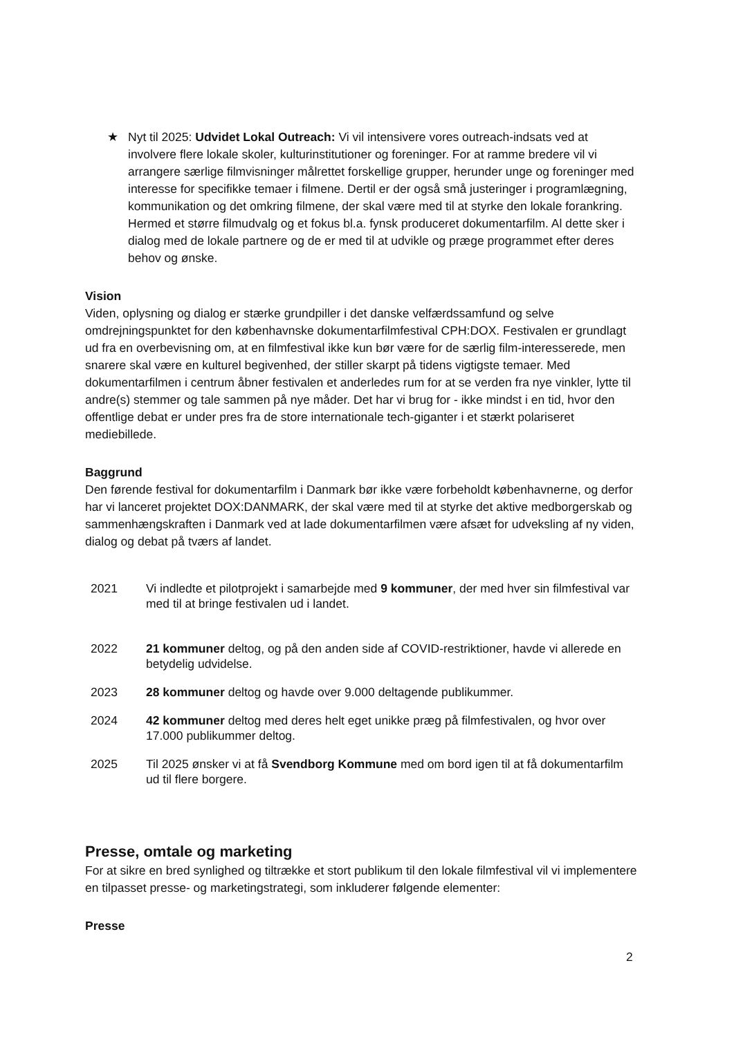★ Nyt til 2025: Udvidet Lokal Outreach: Vi vil intensivere vores outreach-indsats ved at involvere flere lokale skoler, kulturinstitutioner og foreninger. For at ramme bredere vil vi arrangere særlige filmvisninger målrettet forskellige grupper, herunder unge og foreninger med interesse for specifikke temaer i filmene. Dertil er der også små justeringer i programlægning, kommunikation og det omkring filmene, der skal være med til at styrke den lokale forankring. Hermed et større filmudvalg og et fokus bl.a. fynsk produceret dokumentarfilm. Al dette sker i dialog med de lokale partnere og de er med til at udvikle og præge programmet efter deres behov og ønske.
Vision
Viden, oplysning og dialog er stærke grundpiller i det danske velfærdssamfund og selve omdrejningspunktet for den københavnske dokumentarfilmfestival CPH:DOX. Festivalen er grundlagt ud fra en overbevisning om, at en filmfestival ikke kun bør være for de særlig film-interesserede, men snarere skal være en kulturel begivenhed, der stiller skarpt på tidens vigtigste temaer. Med dokumentarfilmen i centrum åbner festivalen et anderledes rum for at se verden fra nye vinkler, lytte til andre(s) stemmer og tale sammen på nye måder. Det har vi brug for - ikke mindst i en tid, hvor den offentlige debat er under pres fra de store internationale tech-giganter i et stærkt polariseret mediebillede.
Baggrund
Den førende festival for dokumentarfilm i Danmark bør ikke være forbeholdt københavnerne, og derfor har vi lanceret projektet DOX:DANMARK, der skal være med til at styrke det aktive medborgerskab og sammenhængskraften i Danmark ved at lade dokumentarfilmen være afsæt for udveksling af ny viden, dialog og debat på tværs af landet.
| 2021 | Vi indledte et pilotprojekt i samarbejde med 9 kommuner , der med hver sin filmfestival var med til at bringe festivalen ud i landet. |
| 2022 | 21 kommuner deltog, og på den anden side af COVID-restriktioner, havde vi allerede en betydelig udvidelse. |
| 2023 | 28 kommuner deltog og havde over 9.000 deltagende publikummer. |
| 2024 | 42 kommuner deltog med deres helt eget unikke præg på filmfestivalen, og hvor over 17.000 publikummer deltog. |
| 2025 | Til 2025 ønsker vi at få Svendborg Kommune med om bord igen til at få dokumentarfilm ud til flere borgere. |
Presse, omtale og marketing
For at sikre en bred synlighed og tiltrække et stort publikum til den lokale filmfestival vil vi implementere en tilpasset presse- og marketingstrategi, som inkluderer følgende elementer:
Presse
2